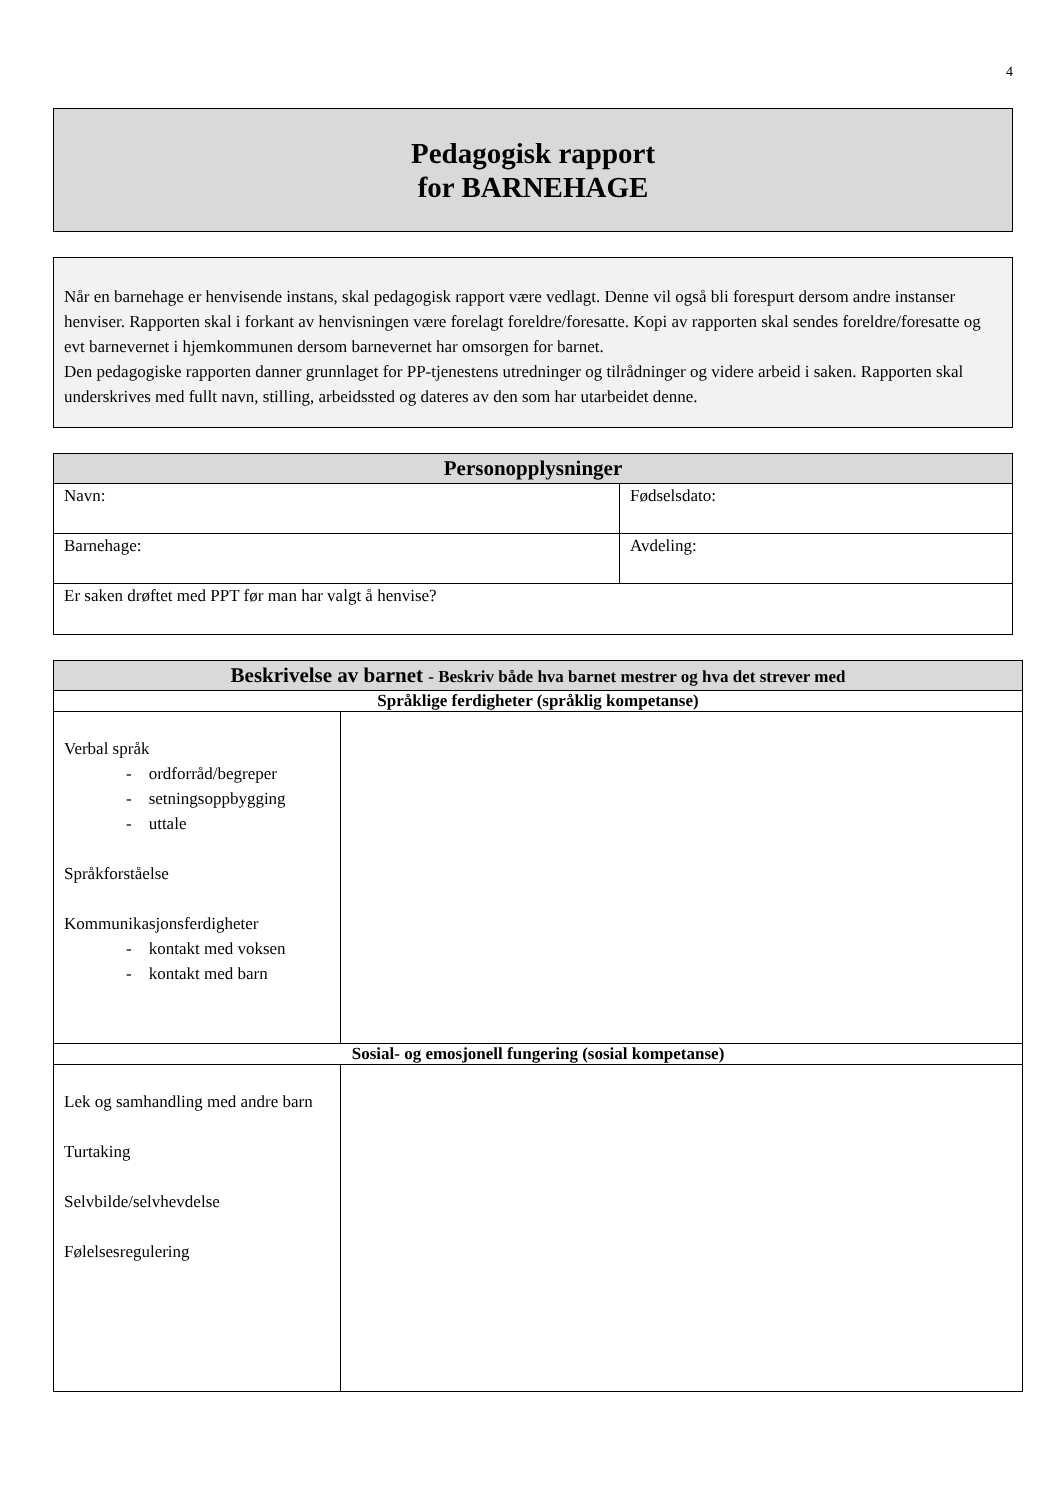4
Pedagogisk rapport
for BARNEHAGE
Når en barnehage er henvisende instans, skal pedagogisk rapport være vedlagt. Denne vil også bli forespurt dersom andre instanser henviser. Rapporten skal i forkant av henvisningen være forelagt foreldre/foresatte. Kopi av rapporten skal sendes foreldre/foresatte og evt barnevernet i hjemkommunen dersom barnevernet har omsorgen for barnet.
Den pedagogiske rapporten danner grunnlaget for PP-tjenestens utredninger og tilrådninger og videre arbeid i saken. Rapporten skal underskrives med fullt navn, stilling, arbeidssted og dateres av den som har utarbeidet denne.
| Personopplysninger | |
| --- | --- |
| Navn: | Fødselsdato: |
| Barnehage: | Avdeling: |
| Er saken drøftet med PPT før man har valgt å henvise? | |
| Beskrivelse av barnet - Beskriv både hva barnet mestrer og hva det strever med | |
| --- | --- |
| Språklige ferdigheter (språklig kompetanse) | |
| Verbal språk - ordforråd/begreper - setningsoppbygging - uttale Språkforståelse Kommunikasjonsferdigheter - kontakt med voksen - kontakt med barn | |
| Sosial- og emosjonell fungering (sosial kompetanse) | |
| Lek og samhandling med andre barn Turtaking Selvbilde/selvhevdelse Følelsesregulering | |